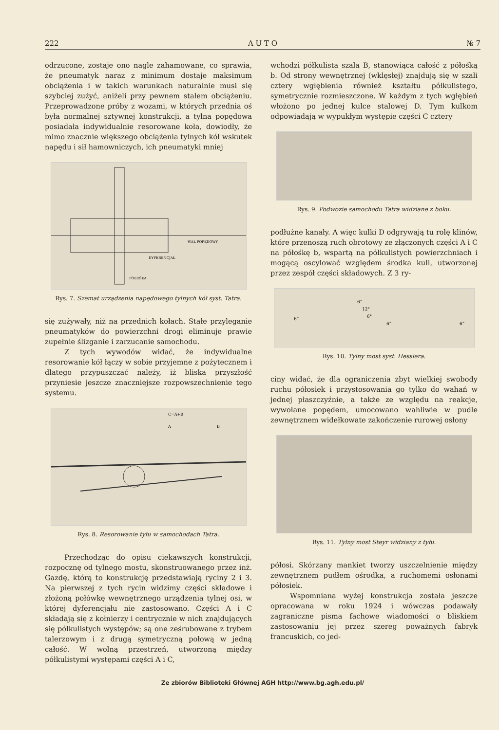222 A U T O № 7
odrzucone, zostaje ono nagle zahamowane, co sprawia, że pneumatyk naraz z minimum dostaje maksimum obciążenia i w takich warunkach naturalnie musi się szybciej zużyć, aniżeli przy pewnem stałem obciążeniu. Przeprowadzone próby z wozami, w których przednia oś była normalnej sztywnej konstrukcji, a tylna popędowa posiadała indywidualnie resorowane koła, dowiodły, że mimo znacznie większego obciążenia tylnych kół wskutek napędu i sił hamowniczych, ich pneumatyki mniej
DYFERENCJAŁ
WAŁ POPĘDOWY
PÓŁOŚKA
Rys. 7. Szemat urządzenia napędowego tylnych kół syst. Tatra.
się zużywały, niż na przednich kołach. Stałe przyleganie pneumatyków do powierzchni drogi eliminuje prawie zupełnie ślizganie i zarzucanie samochodu.
Z tych wywodów widać, że indywidualne resorowanie kół łączy w sobie przyjemne z pożytecznem i dlatego przypuszczać należy, iż bliska przyszłość przyniesie jeszcze znaczniejsze rozpowszechnienie tego systemu.
C=A+B
A
B
Rys. 8. Resorowanie tyłu w samochodach Tatra.
Przechodząc do opisu ciekawszych konstrukcji, rozpocznę od tylnego mostu, skonstruowanego przez inż. Gazdę, którą to konstrukcję przedstawiają ryciny 2 i 3. Na pierwszej z tych rycin widzimy części składowe i złożoną połówkę wewnętrznego urządzenia tylnej osi, w której dyferencjału nie zastosowano. Części A i C składają się z kołnierzy i centrycznie w nich znajdujących się półkulistych występów; są one ześrubowane z trybem talerzowym i z drugą symetryczną połową w jedną całość. W wolną przestrzeń, utworzoną między półkulistymi występami części A i C,
wchodzi półkulista szala B, stanowiąca całość z półośką b. Od strony wewnętrznej (wklęsłej) znajdują się w szali cztery wgłębienia również kształtu półkulistego, symetrycznie rozmieszczone. W każdym z tych wgłębień włożono po jednej kulce stalowej D. Tym kulkom odpowiadają w wypukłym występie części C cztery
Rys. 9. Podwozie samochodu Tatra widziane z boku.
podłużne kanały. A więc kulki D odgrywają tu rolę klinów, które przenoszą ruch obrotowy ze złączonych części A i C na półośkę b, wspartą na półkulistych powierzchniach i mogącą oscylować względem środka kuli, utworzonej przez zespół części składowych. Z 3 ry-
6°
12°
6°
6°
6°
6°
Rys. 10. Tylny most syst. Hesslera.
ciny widać, że dla ograniczenia zbyt wielkiej swobody ruchu półosiek i przystosowania go tylko do wahań w jednej płaszczyźnie, a także ze względu na reakcje, wywołane popędem, umocowano wahliwie w pudle zewnętrznem widełkowate zakończenie rurowej osłony
Rys. 11. Tylny most Steyr widziany z tyłu.
półosi. Skórzany mankiet tworzy uszczelnienie między zewnętrznem pudłem ośrodka, a ruchomemi osłonami półosiek.
Wspomniana wyżej konstrukcja została jeszcze opracowana w roku 1924 i wówczas podawały zagraniczne pisma fachowe wiadomości o bliskiem zastosowaniu jej przez szereg poważnych fabryk francuskich, co jed-
Ze zbiorów Biblioteki Głównej AGH http://www.bg.agh.edu.pl/